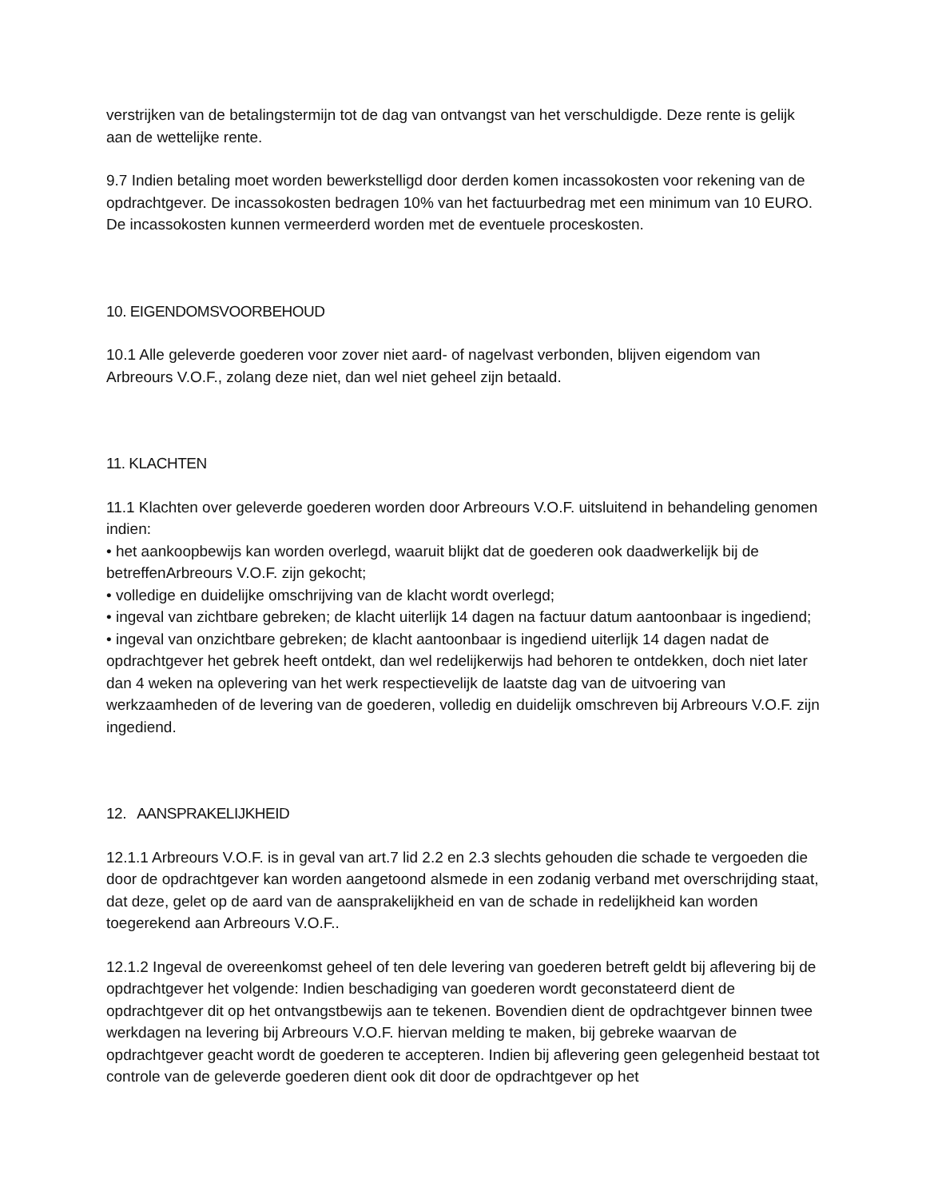verstrijken van de betalingstermijn tot de dag van ontvangst van het verschuldigde. Deze rente is gelijk aan de wettelijke rente.
9.7 Indien betaling moet worden bewerkstelligd door derden komen incassokosten voor rekening van de opdrachtgever. De incassokosten bedragen 10% van het factuurbedrag met een minimum van 10 EURO. De incassokosten kunnen vermeerderd worden met de eventuele proceskosten.
10. EIGENDOMSVOORBEHOUD
10.1 Alle geleverde goederen voor zover niet aard- of nagelvast verbonden, blijven eigendom van Arbreours V.O.F., zolang deze niet, dan wel niet geheel zijn betaald.
11. KLACHTEN
11.1 Klachten over geleverde goederen worden door Arbreours V.O.F. uitsluitend in behandeling genomen indien:
• het aankoopbewijs kan worden overlegd, waaruit blijkt dat de goederen ook daadwerkelijk bij de betreffenArbreours V.O.F. zijn gekocht;
• volledige en duidelijke omschrijving van de klacht wordt overlegd;
• ingeval van zichtbare gebreken; de klacht uiterlijk 14 dagen na factuur datum aantoonbaar is ingediend;
• ingeval van onzichtbare gebreken; de klacht aantoonbaar is ingediend uiterlijk 14 dagen nadat de opdrachtgever het gebrek heeft ontdekt, dan wel redelijkerwijs had behoren te ontdekken, doch niet later dan 4 weken na oplevering van het werk respectievelijk de laatste dag van de uitvoering van werkzaamheden of de levering van de goederen, volledig en duidelijk omschreven bij Arbreours V.O.F. zijn ingediend.
12. AANSPRAKELIJKHEID
12.1.1 Arbreours V.O.F. is in geval van art.7 lid 2.2 en 2.3 slechts gehouden die schade te vergoeden die door de opdrachtgever kan worden aangetoond alsmede in een zodanig verband met overschrijding staat, dat deze, gelet op de aard van de aansprakelijkheid en van de schade in redelijkheid kan worden toegerekend aan Arbreours V.O.F..
12.1.2 Ingeval de overeenkomst geheel of ten dele levering van goederen betreft geldt bij aflevering bij de opdrachtgever het volgende: Indien beschadiging van goederen wordt geconstateerd dient de opdrachtgever dit op het ontvangstbewijs aan te tekenen. Bovendien dient de opdrachtgever binnen twee werkdagen na levering bij Arbreours V.O.F. hiervan melding te maken, bij gebreke waarvan de opdrachtgever geacht wordt de goederen te accepteren. Indien bij aflevering geen gelegenheid bestaat tot controle van de geleverde goederen dient ook dit door de opdrachtgever op het